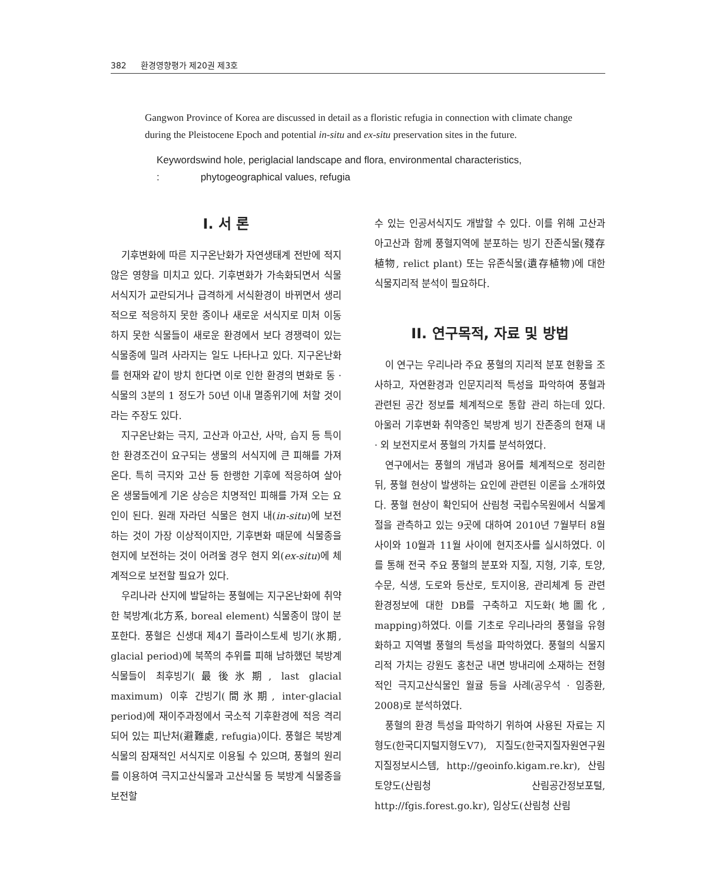382 환경영향평가 제20권 제3호
Gangwon Province of Korea are discussed in detail as a floristic refugia in connection with climate change during the Pleistocene Epoch and potential in-situ and ex-situ preservation sites in the future.
Keywords : wind hole, periglacial landscape and flora, environmental characteristics, phytogeographical values, refugia
I. 서 론
기후변화에 따른 지구온난화가 자연생태계 전반에 적지 않은 영향을 미치고 있다. 기후변화가 가속화되면서 식물 서식지가 교란되거나 급격하게 서식환경이 바뀌면서 생리적으로 적응하지 못한 종이나 새로운 서식지로 미처 이동하지 못한 식물들이 새로운 환경에서 보다 경쟁력이 있는 식물종에 밀려 사라지는 일도 나타나고 있다. 지구온난화를 현재와 같이 방치 한다면 이로 인한 환경의 변화로 동 · 식물의 3분의 1 정도가 50년 이내 멸종위기에 처할 것이라는 주장도 있다.
지구온난화는 극지, 고산과 아고산, 사막, 습지 등 특이한 환경조건이 요구되는 생물의 서식지에 큰 피해를 가져 온다. 특히 극지와 고산 등 한랭한 기후에 적응하여 살아온 생물들에게 기온 상승은 치명적인 피해를 가져 오는 요인이 된다. 원래 자라던 식물은 현지 내(in-situ)에 보전하는 것이 가장 이상적이지만, 기후변화 때문에 식물종을 현지에 보전하는 것이 어려울 경우 현지 외(ex-situ)에 체계적으로 보전할 필요가 있다.
우리나라 산지에 발달하는 풍혈에는 지구온난화에 취약한 북방계(北方系, boreal element) 식물종이 많이 분포한다. 풍혈은 신생대 제4기 플라이스토세 빙기(氷期, glacial period)에 북쪽의 추위를 피해 남하했던 북방계 식물들이 최후빙기(最後氷期, last glacial maximum) 이후 간빙기(間氷期, inter-glacial period)에 재이주과정에서 국소적 기후환경에 적응 격리되어 있는 피난처(避難處, refugia)이다. 풍혈은 북방계식물의 잠재적인 서식지로 이용될 수 있으며, 풍혈의 원리를 이용하여 극지고산식물과 고산식물 등 북방계 식물종을 보전할
수 있는 인공서식지도 개발할 수 있다. 이를 위해 고산과 아고산과 함께 풍혈지역에 분포하는 빙기 잔존식물(殘存植物, relict plant) 또는 유존식물(遺存植物)에 대한 식물지리적 분석이 필요하다.
II. 연구목적, 자료 및 방법
이 연구는 우리나라 주요 풍혈의 지리적 분포 현황을 조사하고, 자연환경과 인문지리적 특성을 파악하여 풍혈과 관련된 공간 정보를 체계적으로 통합 관리 하는데 있다. 아울러 기후변화 취약종인 북방계 빙기 잔존종의 현재 내 · 외 보전지로서 풍혈의 가치를 분석하였다.
연구에서는 풍혈의 개념과 용어를 체계적으로 정리한 뒤, 풍혈 현상이 발생하는 요인에 관련된 이론을 소개하였다. 풍혈 현상이 확인되어 산림청 국립수목원에서 식물계절을 관측하고 있는 9곳에 대하여 2010년 7월부터 8월 사이와 10월과 11월 사이에 현지조사를 실시하였다. 이를 통해 전국 주요 풍혈의 분포와 지질, 지형, 기후, 토양, 수문, 식생, 도로와 등산로, 토지이용, 관리체계 등 관련 환경정보에 대한 DB를 구축하고 지도화(地圖化, mapping)하였다. 이를 기초로 우리나라의 풍혈을 유형화하고 지역별 풍혈의 특성을 파악하였다. 풍혈의 식물지리적 가치는 강원도 홍천군 내면 방내리에 소재하는 전형적인 극지고산식물인 월귤 등을 사례(공우석 · 임종환, 2008)로 분석하였다.
풍혈의 환경 특성을 파악하기 위하여 사용된 자료는 지형도(한국디지털지형도V7), 지질도(한국지질자원연구원 지질정보시스템, http://geoinfo.kigam.re.kr), 산림토양도(산림청 산림공간정보포털, http://fgis.forest.go.kr), 임상도(산림청 산림